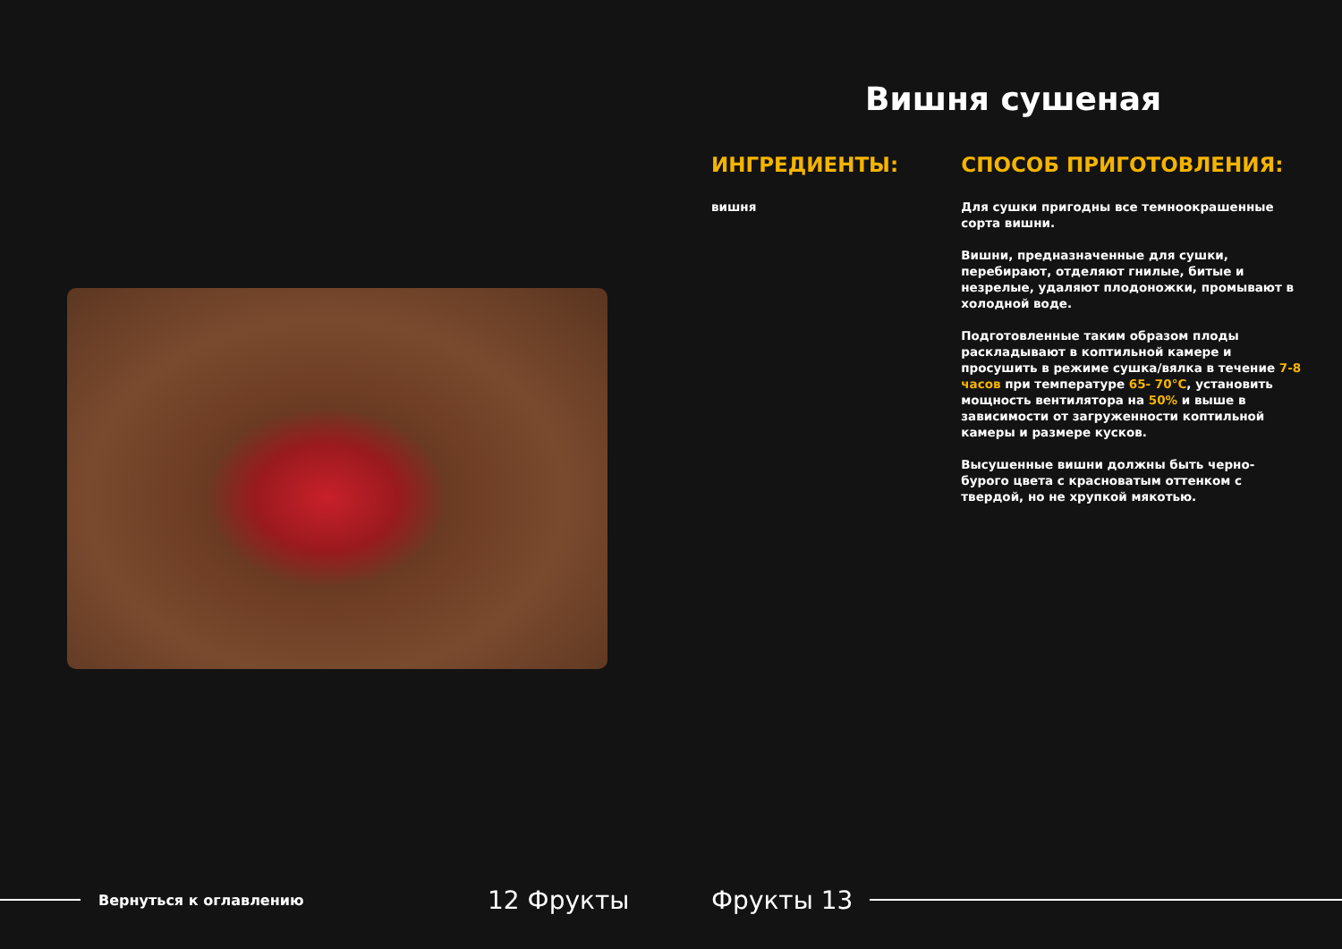Вишня сушеная
ИНГРЕДИЕНТЫ:
вишня
СПОСОБ ПРИГОТОВЛЕНИЯ:
Для сушки пригодны все темноокрашенные сорта вишни.
Вишни, предназначенные для сушки, перебирают, отделяют гнилые, битые и незрелые, удаляют плодоножки, промывают в холодной воде.
Подготовленные таким образом плоды раскладывают в коптильной камере и просушить в режиме сушка/вялка в течение 7-8 часов при температуре 65- 70°C, установить мощность вентилятора на 50% и выше в зависимости от загруженности коптильной камеры и размере кусков.
Высушенные вишни должны быть черно-бурого цвета с красноватым оттенком с твердой, но не хрупкой мякотью.
Вернуться к оглавлению 12 Фрукты Фрукты 13